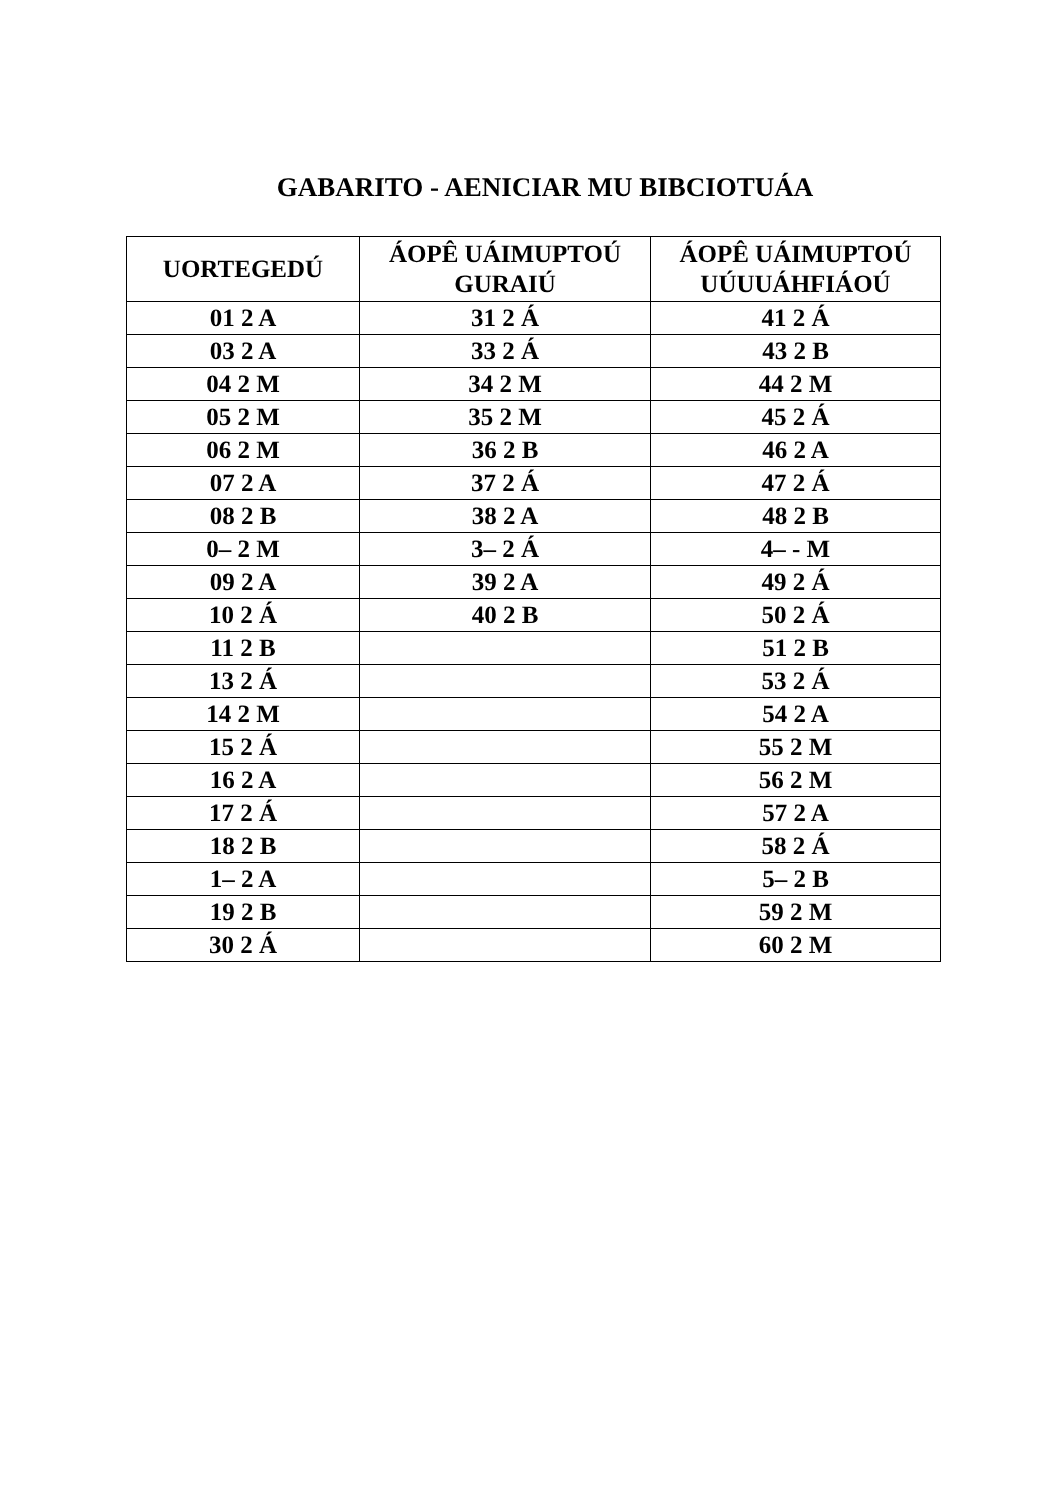GABARITO - AENICIAR MU BIBCIOTUÁA
| UORTEGEDÚ | ÁOPÊ UÁIMUPTOÚ GURAIÚ | ÁOPÊ UÁIMUPTOÚ UÚUUÁHFIÁOÚ |
| --- | --- | --- |
| 01 2 A | 31 2 Á | 41 2 Á |
| 03 2 A | 33 2 Á | 43 2 B |
| 04 2 M | 34 2 M | 44 2 M |
| 05 2 M | 35 2 M | 45 2 Á |
| 06 2 M | 36 2 B | 46 2 A |
| 07 2 A | 37 2 Á | 47 2 Á |
| 08 2 B | 38 2 A | 48 2 B |
| 0– 2 M | 3– 2 Á | 4– - M |
| 09 2 A | 39 2 A | 49 2 Á |
| 10 2 Á | 40 2 B | 50 2 Á |
| 11 2 B | | 51 2 B |
| 13 2 Á | | 53 2 Á |
| 14 2 M | | 54 2 A |
| 15 2 Á | | 55 2 M |
| 16 2 A | | 56 2 M |
| 17 2 Á | | 57 2 A |
| 18 2 B | | 58 2 Á |
| 1– 2 A | | 5– 2 B |
| 19 2 B | | 59 2 M |
| 30 2 Á | | 60 2 M |